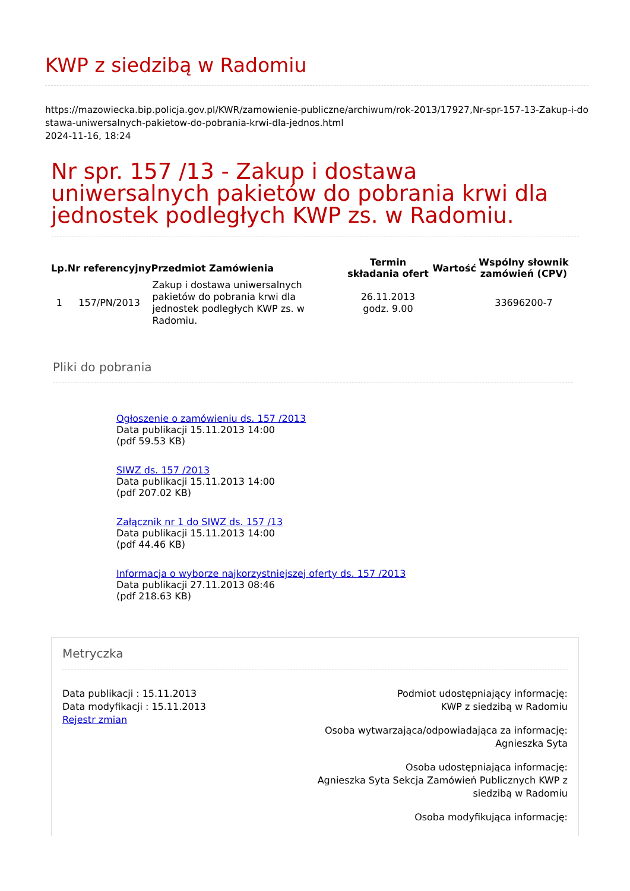KWP z siedzibą w Radomiu
https://mazowiecka.bip.policja.gov.pl/KWR/zamowienie-publiczne/archiwum/rok-2013/17927,Nr-spr-157-13-Zakup-i-do
stawa-uniwersalnych-pakietow-do-pobrania-krwi-dla-jednos.html
2024-11-16, 18:24
Nr spr. 157 /13 - Zakup i dostawa uniwersalnych pakietów do pobrania krwi dla jednostek podległych KWP zs. w Radomiu.
| Lp. | Nr referencyjny | Przedmiot Zamówienia | Termin składania ofert | Wartość | Wspólny słownik zamówień (CPV) |
| --- | --- | --- | --- | --- | --- |
| 1 | 157/PN/2013 | Zakup i dostawa uniwersalnych pakietów do pobrania krwi dla jednostek podległych KWP zs. w Radomiu. | 26.11.2013 godz. 9.00 | | 33696200-7 |
Pliki do pobrania
Ogłoszenie o zamówieniu ds. 157 /2013
Data publikacji 15.11.2013 14:00
(pdf 59.53 KB)
SIWZ ds. 157 /2013
Data publikacji 15.11.2013 14:00
(pdf 207.02 KB)
Załącznik nr 1 do SIWZ ds. 157 /13
Data publikacji 15.11.2013 14:00
(pdf 44.46 KB)
Informacja o wyborze najkorzystniejszej oferty ds. 157 /2013
Data publikacji 27.11.2013 08:46
(pdf 218.63 KB)
Metryczka
Data publikacji : 15.11.2013
Data modyfikacji : 15.11.2013
Rejestr zmian
Podmiot udostępniający informację:
KWP z siedzibą w Radomiu
Osoba wytwarzająca/odpowiadająca za informację:
Agnieszka Syta
Osoba udostępniająca informację:
Agnieszka Syta Sekcja Zamówień Publicznych KWP z
siedzibą w Radomiu
Osoba modyfikująca informację: